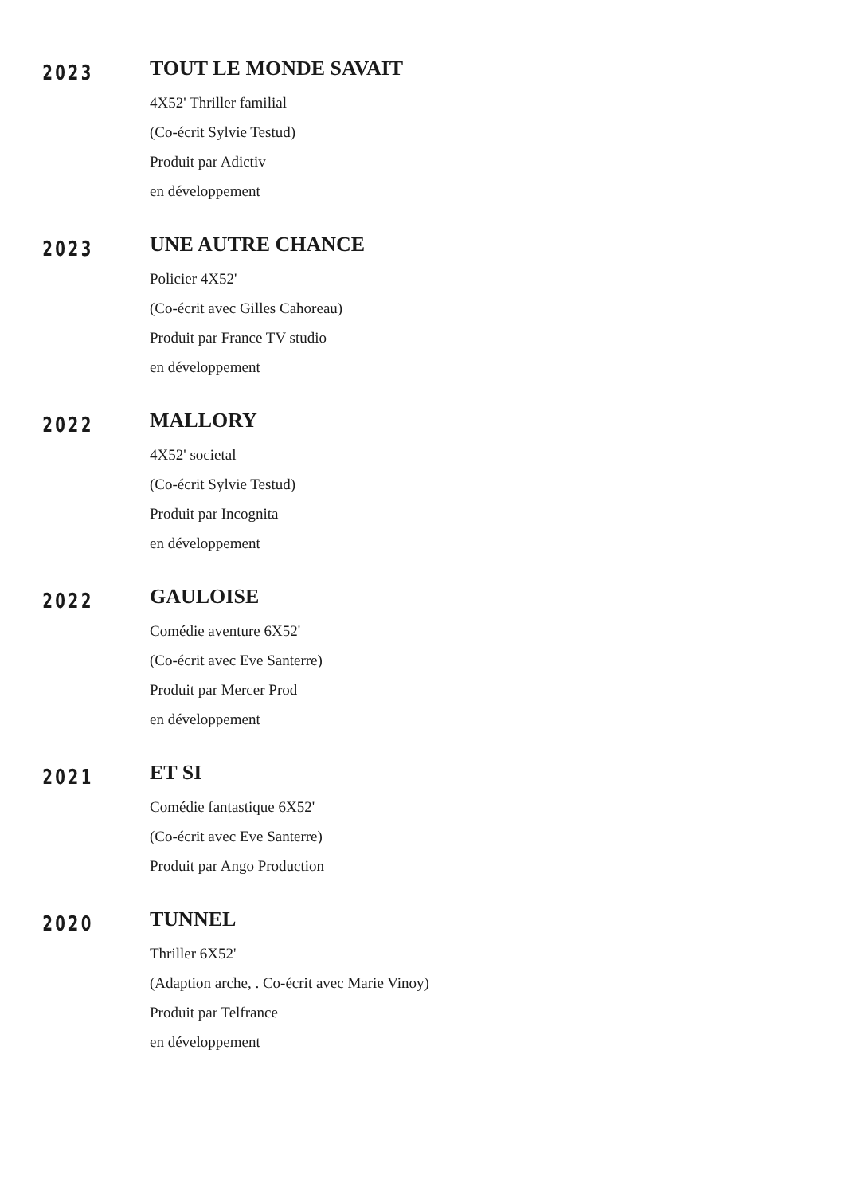2023
TOUT LE MONDE SAVAIT
4X52' Thriller familial
(Co-écrit Sylvie Testud)
Produit par Adictiv
en développement
2023
UNE AUTRE CHANCE
Policier 4X52'
(Co-écrit avec Gilles Cahoreau)
Produit par France TV studio
en développement
2022
MALLORY
4X52' societal
(Co-écrit Sylvie Testud)
Produit par Incognita
en développement
2022
GAULOISE
Comédie aventure 6X52'
(Co-écrit avec Eve Santerre)
Produit par Mercer Prod
en développement
2021
ET SI
Comédie fantastique 6X52'
(Co-écrit avec Eve Santerre)
Produit par Ango Production
2020
TUNNEL
Thriller 6X52'
(Adaption arche, . Co-écrit avec Marie Vinoy)
Produit par Telfrance
en développement